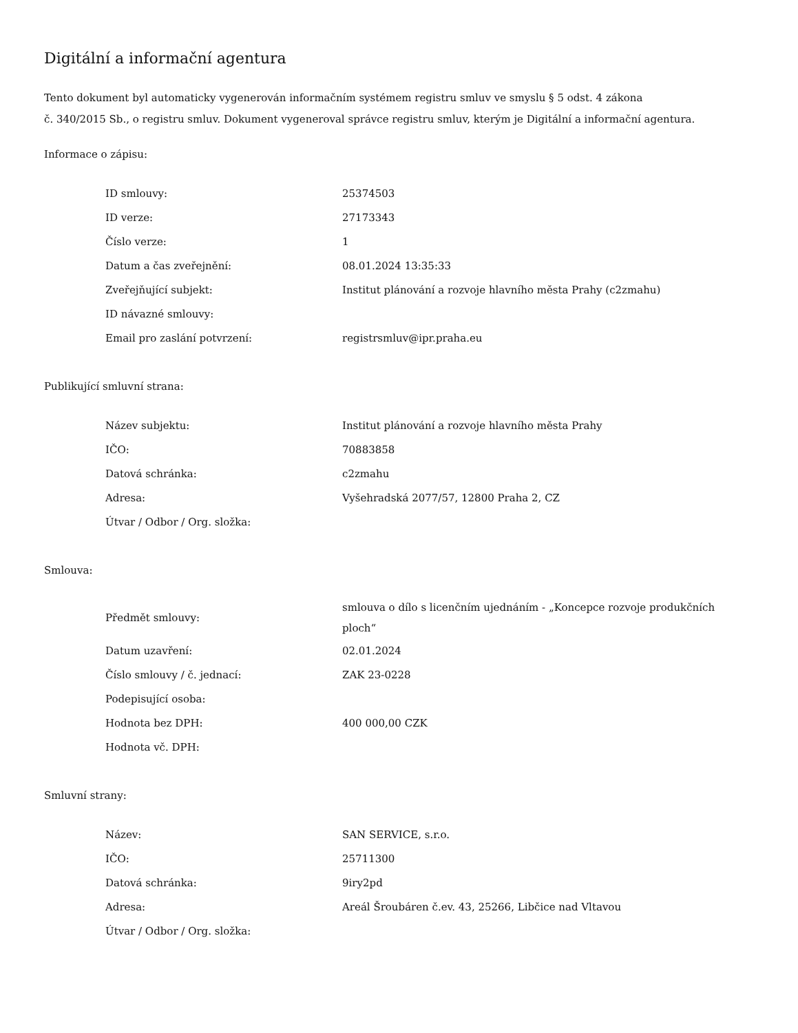Digitální a informační agentura
Tento dokument byl automaticky vygenerován informačním systémem registru smluv ve smyslu § 5 odst. 4 zákona
č. 340/2015 Sb., o registru smluv. Dokument vygeneroval správce registru smluv, kterým je Digitální a informační agentura.
Informace o zápisu:
| ID smlouvy: | 25374503 |
| ID verze: | 27173343 |
| Číslo verze: | 1 |
| Datum a čas zveřejnění: | 08.01.2024 13:35:33 |
| Zveřejňující subjekt: | Institut plánování a rozvoje hlavního města Prahy (c2zmahu) |
| ID návazné smlouvy: | |
| Email pro zaslání potvrzení: | registrsmluv@ipr.praha.eu |
Publikující smluvní strana:
| Název subjektu: | Institut plánování a rozvoje hlavního města Prahy |
| IČO: | 70883858 |
| Datová schránka: | c2zmahu |
| Adresa: | Vyšehradská 2077/57, 12800 Praha 2, CZ |
| Útvar / Odbor / Org. složka: | |
Smlouva:
| Předmět smlouvy: | smlouva o dílo s licenčním ujednáním - „Koncepce rozvoje produkčních ploch“ |
| Datum uzavření: | 02.01.2024 |
| Číslo smlouvy / č. jednací: | ZAK 23-0228 |
| Podepisující osoba: | |
| Hodnota bez DPH: | 400 000,00 CZK |
| Hodnota vč. DPH: | |
Smluvní strany:
| Název: | SAN SERVICE, s.r.o. |
| IČO: | 25711300 |
| Datová schránka: | 9iry2pd |
| Adresa: | Areál Šroubáren č.ev. 43, 25266, Libčice nad Vltavou |
| Útvar / Odbor / Org. složka: | |